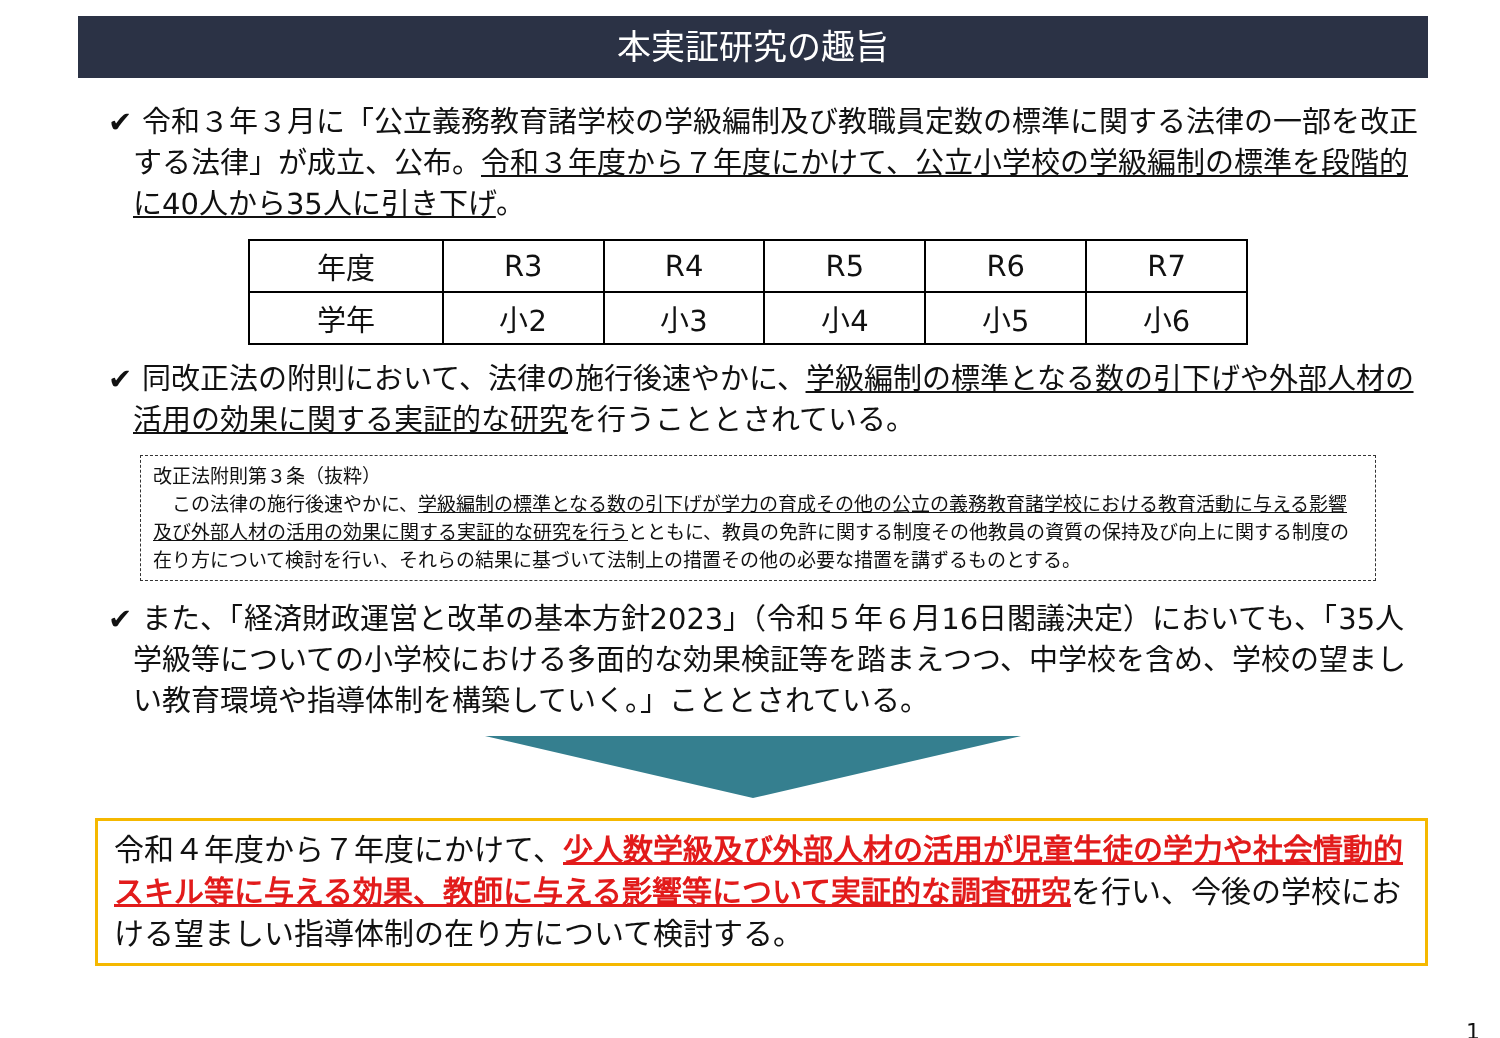本実証研究の趣旨
✔ 令和３年３月に「公立義務教育諸学校の学級編制及び教職員定数の標準に関する法律の一部を改正する法律」が成立、公布。令和３年度から７年度にかけて、公立小学校の学級編制の標準を段階的に40人から35人に引き下げ。
| 年度 | R3 | R4 | R5 | R6 | R7 |
| 学年 | 小2 | 小3 | 小4 | 小5 | 小6 |
✔ 同改正法の附則において、法律の施行後速やかに、学級編制の標準となる数の引下げや外部人材の活用の効果に関する実証的な研究を行うこととされている。
改正法附則第３条（抜粋）
　この法律の施行後速やかに、学級編制の標準となる数の引下げが学力の育成その他の公立の義務教育諸学校における教育活動に与える影響及び外部人材の活用の効果に関する実証的な研究を行うとともに、教員の免許に関する制度その他教員の資質の保持及び向上に関する制度の在り方について検討を行い、それらの結果に基づいて法制上の措置その他の必要な措置を講ずるものとする。
✔ また、「経済財政運営と改革の基本方針2023」（令和５年６月16日閣議決定）においても、「35人学級等についての小学校における多面的な効果検証等を踏まえつつ、中学校を含め、学校の望ましい教育環境や指導体制を構築していく。」こととされている。
令和４年度から７年度にかけて、少人数学級及び外部人材の活用が児童生徒の学力や社会情動的スキル等に与える効果、教師に与える影響等について実証的な調査研究を行い、今後の学校における望ましい指導体制の在り方について検討する。
1